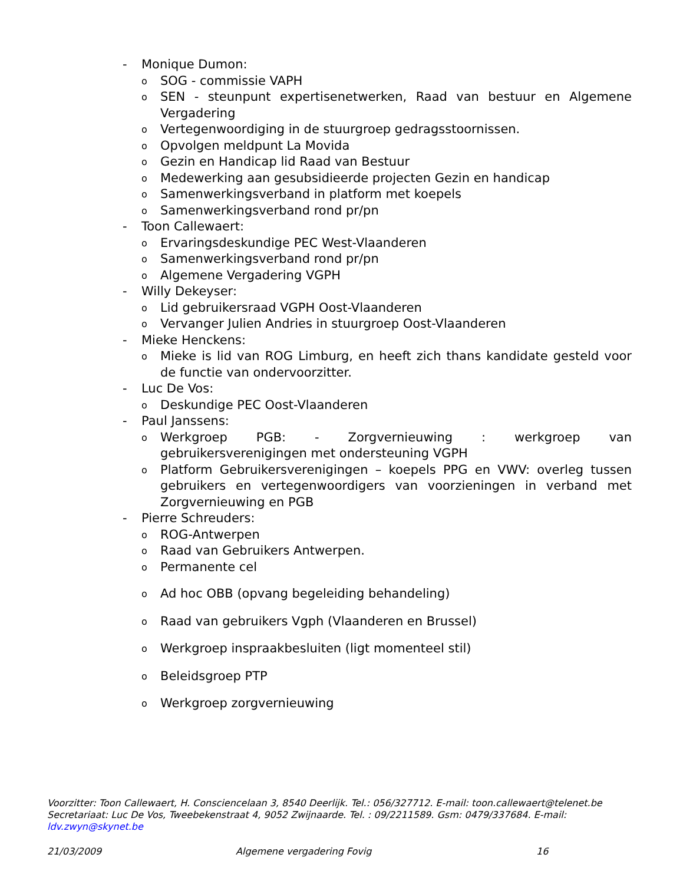- Monique Dumon:
o SOG - commissie VAPH
o SEN - steunpunt expertisenetwerken, Raad van bestuur en Algemene Vergadering
o Vertegenwoordiging in de stuurgroep gedragsstoornissen.
o Opvolgen meldpunt La Movida
o Gezin en Handicap lid Raad van Bestuur
o Medewerking aan gesubsidieerde projecten Gezin en handicap
o Samenwerkingsverband in platform met koepels
o Samenwerkingsverband rond pr/pn
- Toon Callewaert:
o Ervaringsdeskundige PEC West-Vlaanderen
o Samenwerkingsverband rond pr/pn
o Algemene Vergadering VGPH
- Willy Dekeyser:
o Lid gebruikersraad VGPH Oost-Vlaanderen
o Vervanger Julien Andries in stuurgroep Oost-Vlaanderen
- Mieke Henckens:
o Mieke is lid van ROG Limburg, en heeft zich thans kandidate gesteld voor de functie van ondervoorzitter.
- Luc De Vos:
o Deskundige PEC Oost-Vlaanderen
- Paul Janssens:
o Werkgroep PGB: - Zorgvernieuwing : werkgroep van gebruikersverenigingen met ondersteuning VGPH
o Platform Gebruikersverenigingen – koepels PPG en VWV: overleg tussen gebruikers en vertegenwoordigers van voorzieningen in verband met Zorgvernieuwing en PGB
- Pierre Schreuders:
o ROG-Antwerpen
o Raad van Gebruikers Antwerpen.
o Permanente cel
o Ad hoc OBB (opvang begeleiding behandeling)
o Raad van gebruikers Vgph (Vlaanderen en Brussel)
o Werkgroep inspraakbesluiten (ligt momenteel stil)
o Beleidsgroep PTP
o Werkgroep zorgvernieuwing
Voorzitter: Toon Callewaert, H. Consciencelaan 3, 8540 Deerlijk. Tel.: 056/327712. E-mail: toon.callewaert@telenet.be
Secretariaat: Luc De Vos, Tweebekenstraat 4, 9052 Zwijnaarde. Tel. : 09/2211589. Gsm: 0479/337684. E-mail: ldv.zwyn@skynet.be
21/03/2009 Algemene vergadering Fovig 16